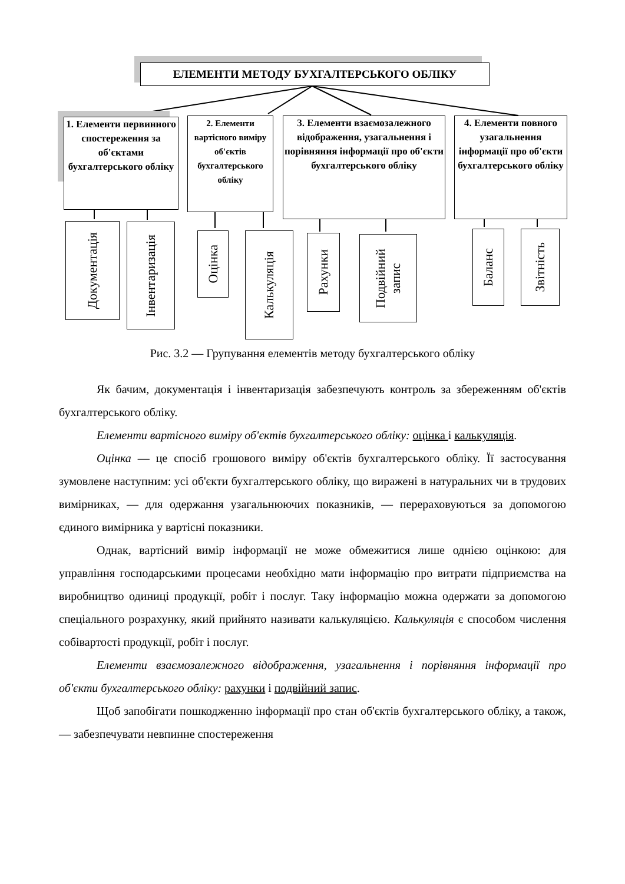ЕЛЕМЕНТИ МЕТОДУ БУХГАЛТЕРСЬКОГО ОБЛІКУ
1. Елементи первинного спостереження за об'єктами бухгалтерського обліку
2. Елементи вартісного виміру об'єктів бухгалтерського обліку
3. Елементи взаємозалежного відображення, узагальнення і порівняння інформації про об'єкти бухгалтерського обліку
4. Елементи повного узагальнення інформації про об'єкти бухгалтерського обліку
Документація
Інвентаризація
Оцінка
Калькуляція
Рахунки
Подвійний запис
Баланс
Звітність
Рис. 3.2 — Групування елементів методу бухгалтерського обліку
Як бачим, документація і інвентаризація забезпечують контроль за збереженням об'єктів бухгалтерського обліку.
Елементи вартісного виміру об'єктів бухгалтерського обліку: оцінка і калькуляція.
Оцінка — це спосіб грошового виміру об'єктів бухгалтерського обліку. Її застосування зумовлене наступним: усі об'єкти бухгалтерського обліку, що виражені в натуральних чи в трудових вимірниках, — для одержання узагальнюючих показників, — перераховуються за допомогою єдиного вимірника у вартісні показники.
Однак, вартісний вимір інформації не може обмежитися лише однією оцінкою: для управління господарськими процесами необхідно мати інформацію про витрати підприємства на виробництво одиниці продукції, робіт і послуг. Таку інформацію можна одержати за допомогою спеціального розрахунку, який прийнято називати калькуляцією. Калькуляція є способом числення собівартості продукції, робіт і послуг.
Елементи взаємозалежного відображення, узагальнення і порівняння інформації про об'єкти бухгалтерського обліку: рахунки і подвійний запис.
Щоб запобігати пошкодженню інформації про стан об'єктів бухгалтерського обліку, а також, — забезпечувати невпинне спостереження